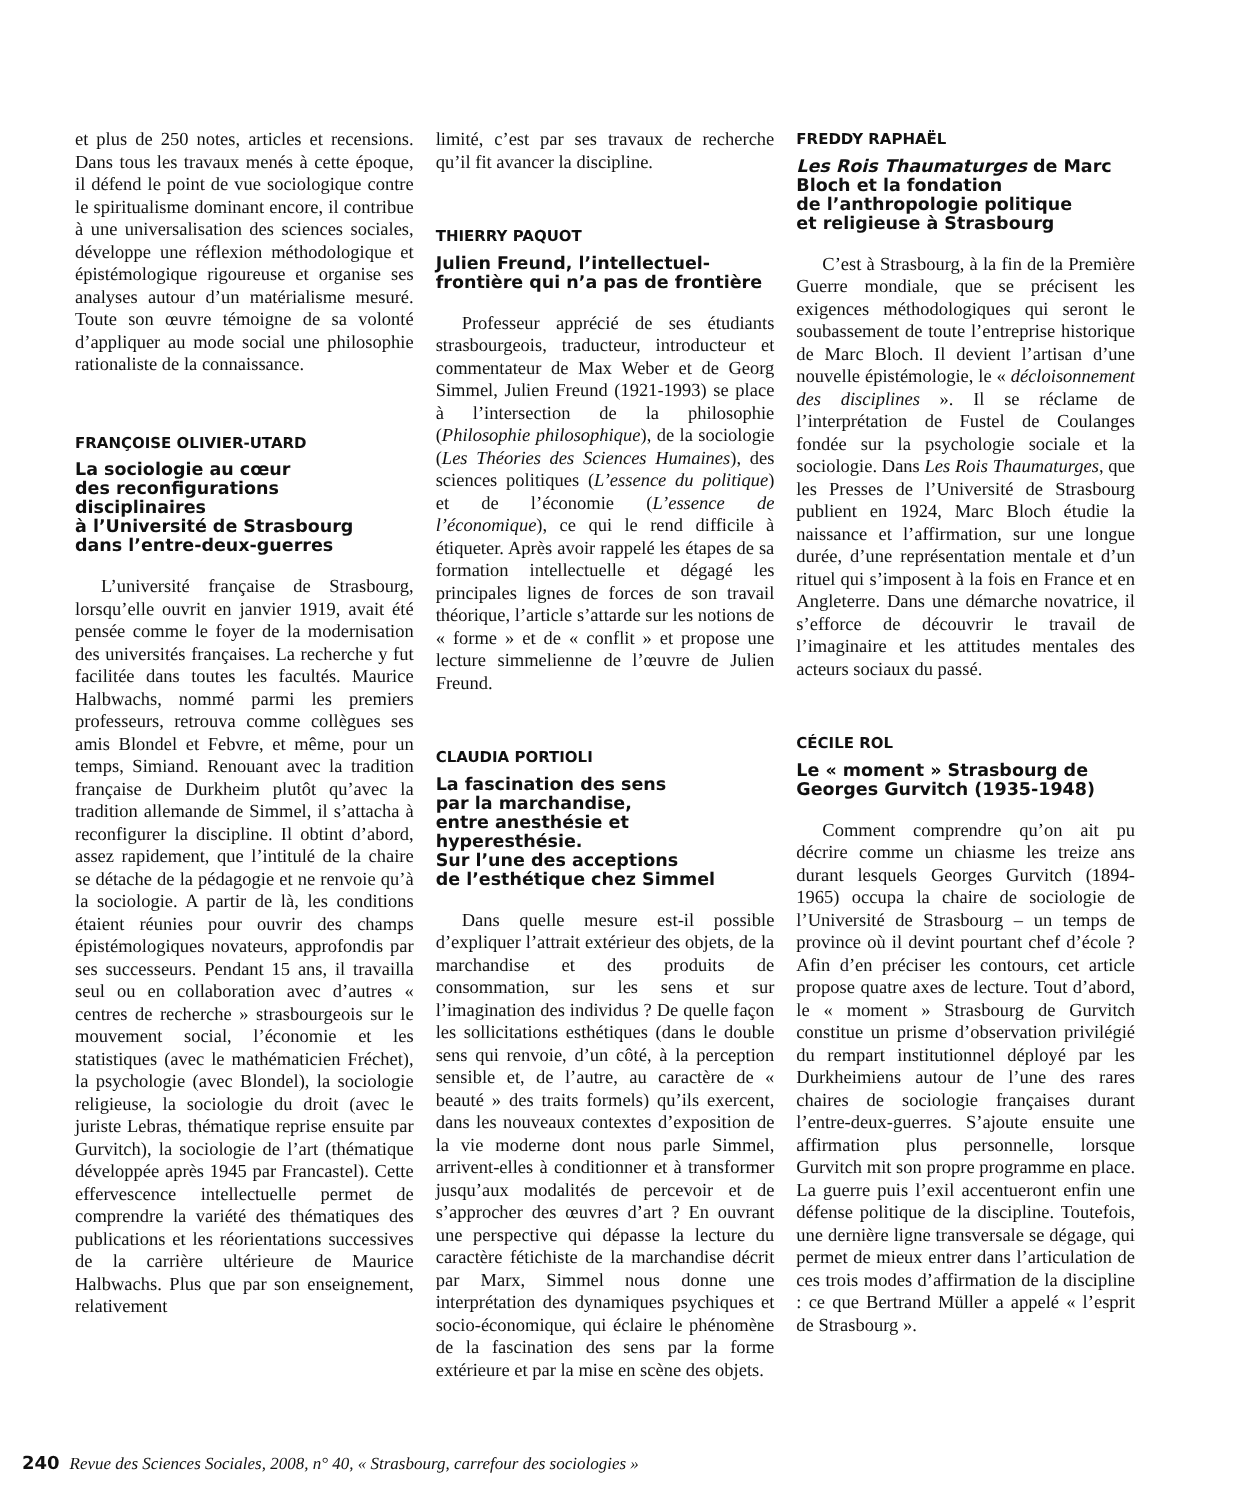et plus de 250 notes, articles et recensions. Dans tous les travaux menés à cette époque, il défend le point de vue sociologique contre le spiritualisme dominant encore, il contribue à une universalisation des sciences sociales, développe une réflexion méthodologique et épistémologique rigoureuse et organise ses analyses autour d’un matérialisme mesuré. Toute son œuvre témoigne de sa volonté d’appliquer au mode social une philosophie rationaliste de la connaissance.
FRANÇOISE OLIVIER-UTARD
La sociologie au cœur
des reconfigurations disciplinaires
à l’Université de Strasbourg
dans l’entre-deux-guerres
L’université française de Strasbourg, lorsqu’elle ouvrit en janvier 1919, avait été pensée comme le foyer de la modernisation des universités françaises. La recherche y fut facilitée dans toutes les facultés. Maurice Halbwachs, nommé parmi les premiers professeurs, retrouva comme collègues ses amis Blondel et Febvre, et même, pour un temps, Simiand. Renouant avec la tradition française de Durkheim plutôt qu’avec la tradition allemande de Simmel, il s’attacha à reconfigurer la discipline. Il obtint d’abord, assez rapidement, que l’intitulé de la chaire se détache de la pédagogie et ne renvoie qu’à la sociologie. A partir de là, les conditions étaient réunies pour ouvrir des champs épistémologiques novateurs, approfondis par ses successeurs. Pendant 15 ans, il travailla seul ou en collaboration avec d’autres « centres de recherche » strasbourgeois sur le mouvement social, l’économie et les statistiques (avec le mathématicien Fréchet), la psychologie (avec Blondel), la sociologie religieuse, la sociologie du droit (avec le juriste Lebras, thématique reprise ensuite par Gurvitch), la sociologie de l’art (thématique développée après 1945 par Francastel). Cette effervescence intellectuelle permet de comprendre la variété des thématiques des publications et les réorientations successives de la carrière ultérieure de Maurice Halbwachs. Plus que par son enseignement, relativement
limité, c’est par ses travaux de recherche qu’il fit avancer la discipline.
THIERRY PAQUOT
Julien Freund, l’intellectuel-
frontière qui n’a pas de frontière
Professeur apprécié de ses étudiants strasbourgeois, traducteur, introducteur et commentateur de Max Weber et de Georg Simmel, Julien Freund (1921-1993) se place à l’intersection de la philosophie (Philosophie philosophique), de la sociologie (Les Théories des Sciences Humaines), des sciences politiques (L’essence du politique) et de l’économie (L’essence de l’économique), ce qui le rend difficile à étiqueter. Après avoir rappelé les étapes de sa formation intellectuelle et dégagé les principales lignes de forces de son travail théorique, l’article s’attarde sur les notions de « forme » et de « conflit » et propose une lecture simmelienne de l’œuvre de Julien Freund.
CLAUDIA PORTIOLI
La fascination des sens
par la marchandise,
entre anesthésie et hyperesthésie.
Sur l’une des acceptions
de l’esthétique chez Simmel
Dans quelle mesure est-il possible d’expliquer l’attrait extérieur des objets, de la marchandise et des produits de consommation, sur les sens et sur l’imagination des individus ? De quelle façon les sollicitations esthétiques (dans le double sens qui renvoie, d’un côté, à la perception sensible et, de l’autre, au caractère de « beauté » des traits formels) qu’ils exercent, dans les nouveaux contextes d’exposition de la vie moderne dont nous parle Simmel, arrivent-elles à conditionner et à transformer jusqu’aux modalités de percevoir et de s’approcher des œuvres d’art ? En ouvrant une perspective qui dépasse la lecture du caractère fétichiste de la marchandise décrit par Marx, Simmel nous donne une interprétation des dynamiques psychiques et socio-économique, qui éclaire le phénomène de la fascination des sens par la forme extérieure et par la mise en scène des objets.
FREDDY RAPHAËL
Les Rois Thaumaturges de Marc
Bloch et la fondation
de l’anthropologie politique
et religieuse à Strasbourg
C’est à Strasbourg, à la fin de la Première Guerre mondiale, que se précisent les exigences méthodologiques qui seront le soubassement de toute l’entreprise historique de Marc Bloch. Il devient l’artisan d’une nouvelle épistémologie, le « décloisonnement des disciplines ». Il se réclame de l’interprétation de Fustel de Coulanges fondée sur la psychologie sociale et la sociologie. Dans Les Rois Thaumaturges, que les Presses de l’Université de Strasbourg publient en 1924, Marc Bloch étudie la naissance et l’affirmation, sur une longue durée, d’une représentation mentale et d’un rituel qui s’imposent à la fois en France et en Angleterre. Dans une démarche novatrice, il s’efforce de découvrir le travail de l’imaginaire et les attitudes mentales des acteurs sociaux du passé.
CÉCILE ROL
Le « moment » Strasbourg de
Georges Gurvitch (1935-1948)
Comment comprendre qu’on ait pu décrire comme un chiasme les treize ans durant lesquels Georges Gurvitch (1894-1965) occupa la chaire de sociologie de l’Université de Strasbourg – un temps de province où il devint pourtant chef d’école ? Afin d’en préciser les contours, cet article propose quatre axes de lecture. Tout d’abord, le « moment » Strasbourg de Gurvitch constitue un prisme d’observation privilégié du rempart institutionnel déployé par les Durkheimiens autour de l’une des rares chaires de sociologie françaises durant l’entre-deux-guerres. S’ajoute ensuite une affirmation plus personnelle, lorsque Gurvitch mit son propre programme en place. La guerre puis l’exil accentueront enfin une défense politique de la discipline. Toutefois, une dernière ligne transversale se dégage, qui permet de mieux entrer dans l’articulation de ces trois modes d’affirmation de la discipline : ce que Bertrand Müller a appelé « l’esprit de Strasbourg ».
240 Revue des Sciences Sociales, 2008, n° 40, « Strasbourg, carrefour des sociologies »